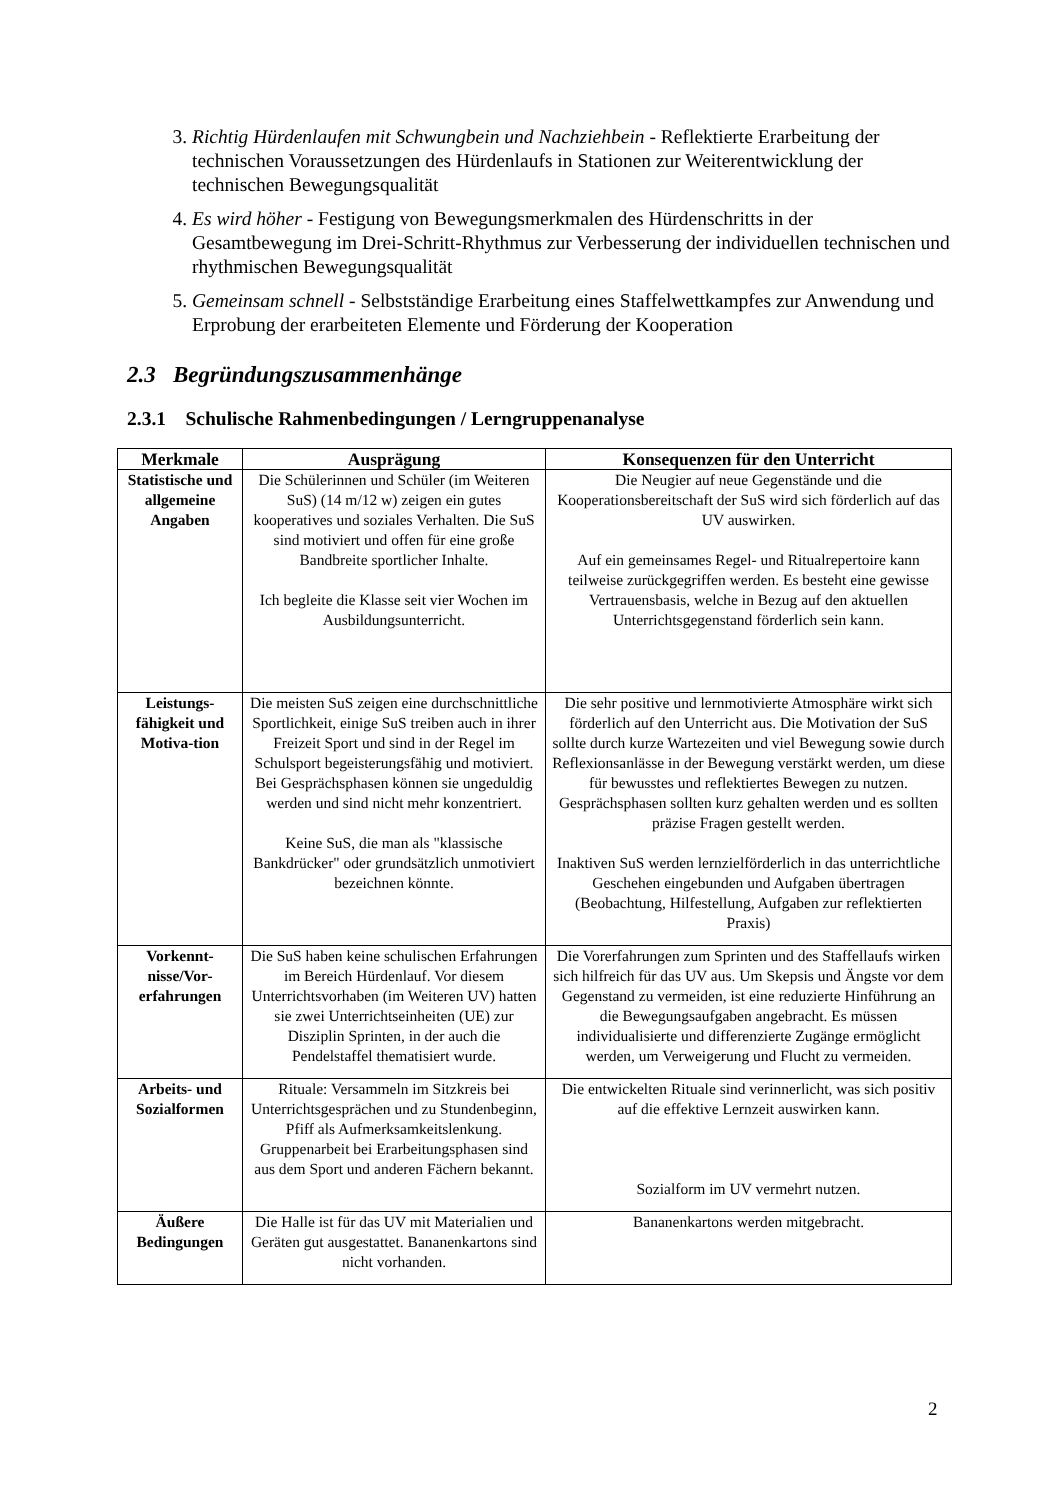3. Richtig Hürdenlaufen mit Schwungbein und Nachziehbein - Reflektierte Erarbeitung der technischen Voraussetzungen des Hürdenlaufs in Stationen zur Weiterentwicklung der technischen Bewegungsqualität
4. Es wird höher - Festigung von Bewegungsmerkmalen des Hürdenschritts in der Gesamtbewegung im Drei-Schritt-Rhythmus zur Verbesserung der individuellen technischen und rhythmischen Bewegungsqualität
5. Gemeinsam schnell - Selbstständige Erarbeitung eines Staffelwettkampfes zur Anwendung und Erprobung der erarbeiteten Elemente und Förderung der Kooperation
2.3 Begründungszusammenhänge
2.3.1 Schulische Rahmenbedingungen / Lerngruppenanalyse
| Merkmale | Ausprägung | Konsequenzen für den Unterricht |
| --- | --- | --- |
| Statistische und allgemeine Angaben | Die Schülerinnen und Schüler (im Weiteren SuS) (14 m/12 w) zeigen ein gutes kooperatives und soziales Verhalten. Die SuS sind motiviert und offen für eine große Bandbreite sportlicher Inhalte. Ich begleite die Klasse seit vier Wochen im Ausbildungsunterricht. | Die Neugier auf neue Gegenstände und die Kooperationsbereitschaft der SuS wird sich förderlich auf das UV auswirken. Auf ein gemeinsames Regel- und Ritualrepertoire kann teilweise zurückgegriffen werden. Es besteht eine gewisse Vertrauensbasis, welche in Bezug auf den aktuellen Unterrichtsgegenstand förderlich sein kann. |
| Leistungs-fähigkeit und Motiva-tion | Die meisten SuS zeigen eine durchschnittliche Sportlichkeit, einige SuS treiben auch in ihrer Freizeit Sport und sind in der Regel im Schulsport begeisterungsfähig und motiviert. Bei Gesprächsphasen können sie ungeduldig werden und sind nicht mehr konzentriert. Keine SuS, die man als "klassische Bankdrücker" oder grundsätzlich unmotiviert bezeichnen könnte. | Die sehr positive und lernmotivierte Atmosphäre wirkt sich förderlich auf den Unterricht aus. Die Motivation der SuS sollte durch kurze Wartezeiten und viel Bewegung sowie durch Reflexionsanlässe in der Bewegung verstärkt werden, um diese für bewusstes und reflektiertes Bewegen zu nutzen. Gesprächsphasen sollten kurz gehalten werden und es sollten präzise Fragen gestellt werden. Inaktiven SuS werden lernzielförderlich in das unterrichtliche Geschehen eingebunden und Aufgaben übertragen (Beobachtung, Hilfestellung, Aufgaben zur reflektierten Praxis) |
| Vorkennt-nisse/Vor-erfahrungen | Die SuS haben keine schulischen Erfahrungen im Bereich Hürdenlauf. Vor diesem Unterrichtsvorhaben (im Weiteren UV) hatten sie zwei Unterrichtseinheiten (UE) zur Disziplin Sprinten, in der auch die Pendelstaffel thematisiert wurde. | Die Vorerfahrungen zum Sprinten und des Staffellaufs wirken sich hilfreich für das UV aus. Um Skepsis und Ängste vor dem Gegenstand zu vermeiden, ist eine reduzierte Hinführung an die Bewegungsaufgaben angebracht. Es müssen individualisierte und differenzierte Zugänge ermöglicht werden, um Verweigerung und Flucht zu vermeiden. |
| Arbeits- und Sozialformen | Rituale: Versammeln im Sitzkreis bei Unterrichtsgesprächen und zu Stundenbeginn, Pfiff als Aufmerksamkeitslenkung. Gruppenarbeit bei Erarbeitungsphasen sind aus dem Sport und anderen Fächern bekannt. | Die entwickelten Rituale sind verinnerlicht, was sich positiv auf die effektive Lernzeit auswirken kann. Sozialform im UV vermehrt nutzen. |
| Äußere Bedingungen | Die Halle ist für das UV mit Materialien und Geräten gut ausgestattet. Bananenkartons sind nicht vorhanden. | Bananenkartons werden mitgebracht. |
2